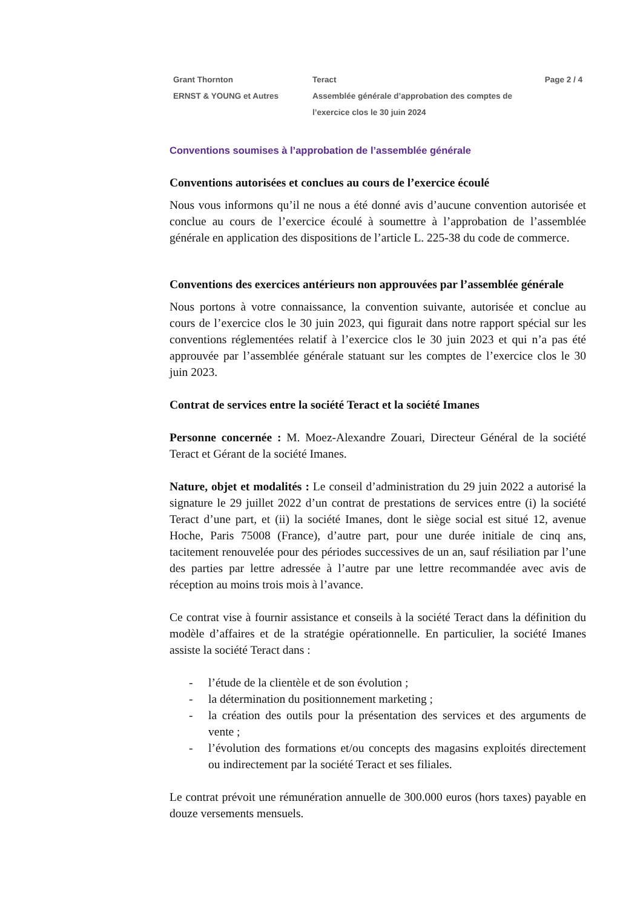Grant Thornton
ERNST & YOUNG et Autres
Teract
Assemblée générale d’approbation des comptes de l’exercice clos le 30 juin 2024
Page 2 / 4
Conventions soumises à l’approbation de l’assemblée générale
Conventions autorisées et conclues au cours de l’exercice écoulé
Nous vous informons qu’il ne nous a été donné avis d’aucune convention autorisée et conclue au cours de l’exercice écoulé à soumettre à l’approbation de l’assemblée générale en application des dispositions de l’article L. 225-38 du code de commerce.
Conventions des exercices antérieurs non approuvées par l’assemblée générale
Nous portons à votre connaissance, la convention suivante, autorisée et conclue au cours de l’exercice clos le 30 juin 2023, qui figurait dans notre rapport spécial sur les conventions réglementées relatif à l’exercice clos le 30 juin 2023 et qui n’a pas été approuvée par l’assemblée générale statuant sur les comptes de l’exercice clos le 30 juin 2023.
Contrat de services entre la société Teract et la société Imanes
Personne concernée : M. Moez-Alexandre Zouari, Directeur Général de la société Teract et Gérant de la société Imanes.
Nature, objet et modalités : Le conseil d’administration du 29 juin 2022 a autorisé la signature le 29 juillet 2022 d’un contrat de prestations de services entre (i) la société Teract d’une part, et (ii) la société Imanes, dont le siège social est situé 12, avenue Hoche, Paris 75008 (France), d’autre part, pour une durée initiale de cinq ans, tacitement renouvelée pour des périodes successives de un an, sauf résiliation par l’une des parties par lettre adressée à l’autre par une lettre recommandée avec avis de réception au moins trois mois à l’avance.
Ce contrat vise à fournir assistance et conseils à la société Teract dans la définition du modèle d’affaires et de la stratégie opérationnelle. En particulier, la société Imanes assiste la société Teract dans :
- l’étude de la clientèle et de son évolution ;
- la détermination du positionnement marketing ;
- la création des outils pour la présentation des services et des arguments de vente ;
- l’évolution des formations et/ou concepts des magasins exploités directement ou indirectement par la société Teract et ses filiales.
Le contrat prévoit une rémunération annuelle de 300.000 euros (hors taxes) payable en douze versements mensuels.